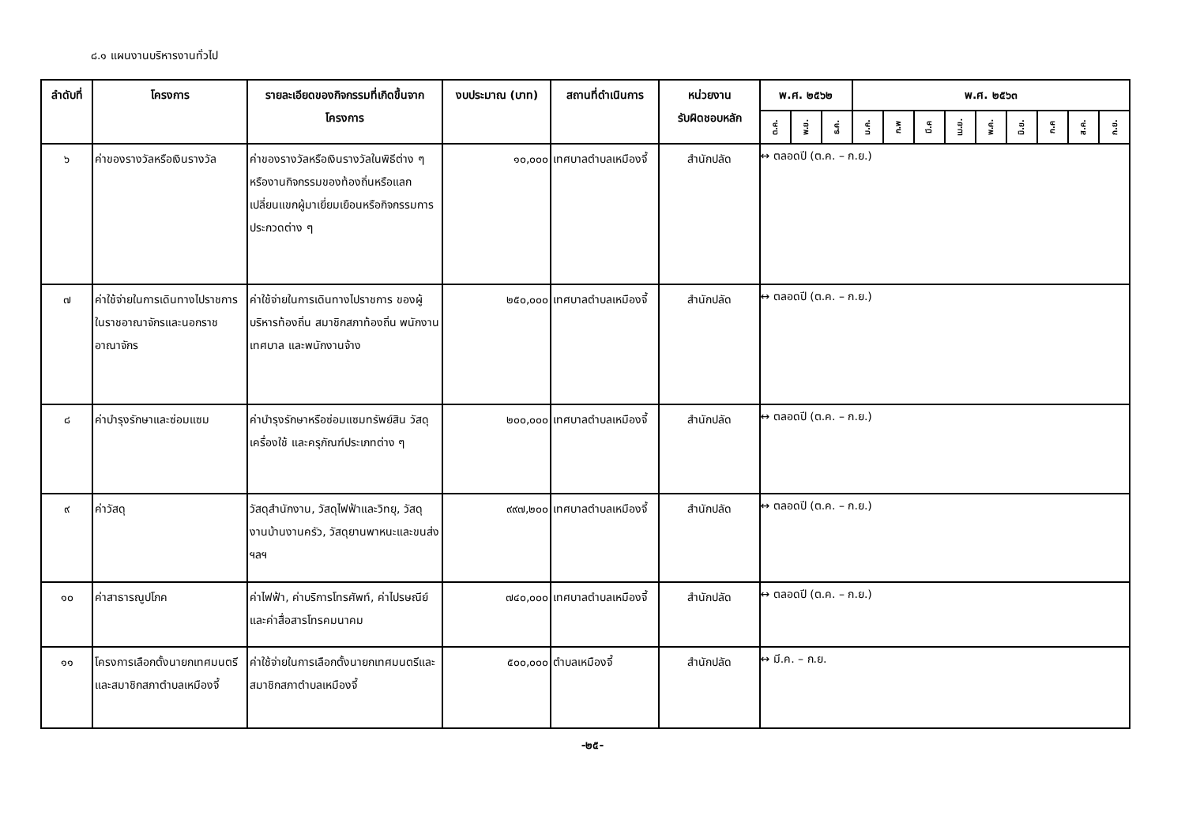๘.๑ แผนงานบริหารงานทั่วไป
| ลำดับที่ | โครงการ | รายละเอียดของกิจกรรมที่เกิดขึ้นจากโครงการ | งบประมาณ (บาท) | สถานที่ดำเนินการ | หน่วยงาน รับผิดชอบหลัก | พ.ศ. ๒๕๖๒ | | | พ.ศ. ๒๕๖๓ | | | | | | | | |
| --- | --- | --- | --- | --- | --- | --- | --- | --- | --- | --- | --- | --- | --- | --- | --- | --- | --- |
| | | | | | | ต.ค. | พ.ย. | ธ.ค. | ม.ค. | ก.พ | มี.ค | เม.ย. | พ.ค. | มิ.ย. | ก.ค | ส.ค. | ก.ย. |
| ๖ | ค่าของรางวัลหรือเงินรางวัล | ค่าของรางวัลหรือเงินรางวัลในพิธีต่าง ๆ หรืองานกิจกรรมของท้องถิ่นหรือแลกเปลี่ยนแขกผู้มาเยี่ยมเยือนหรือกิจกรรมการประกวดต่าง ๆ | ๑๐,๐๐๐ | เทศบาลตำบลเหมืองจี้ | สำนักปลัด | ↔ ตลอดปี (ต.ค. – ก.ย.) | | | | | | | | | | | |
| ๗ | ค่าใช้จ่ายในการเดินทางไปราชการในราชอาณาจักรและนอกราชอาณาจักร | ค่าใช้จ่ายในการเดินทางไปราชการ ของผู้บริหารท้องถิ่น สมาชิกสภาท้องถิ่น พนักงานเทศบาล และพนักงานจ้าง | ๒๕๐,๐๐๐ | เทศบาลตำบลเหมืองจี้ | สำนักปลัด | ↔ ตลอดปี (ต.ค. – ก.ย.) | | | | | | | | | | | |
| ๘ | ค่าบำรุงรักษาและซ่อมแซม | ค่าบำรุงรักษาหรือซ่อมแซมทรัพย์สิน วัสดุ เครื่องใช้ และครุภัณฑ์ประเภทต่าง ๆ | ๒๐๐,๐๐๐ | เทศบาลตำบลเหมืองจี้ | สำนักปลัด | ↔ ตลอดปี (ต.ค. – ก.ย.) | | | | | | | | | | | |
| ๙ | ค่าวัสดุ | วัสดุสำนักงาน, วัสดุไฟฟ้าและวิทยุ, วัสดุงานบ้านงานครัว, วัสดุยานพาหนะและขนส่ง ฯลฯ | ๙๙๗,๒๐๐ | เทศบาลตำบลเหมืองจี้ | สำนักปลัด | ↔ ตลอดปี (ต.ค. – ก.ย.) | | | | | | | | | | | |
| ๑๐ | ค่าสาธารณูปโภค | ค่าไฟฟ้า, ค่าบริการโทรศัพท์, ค่าไปรษณีย์ และค่าสื่อสารโทรคมนาคม | ๗๔๐,๐๐๐ | เทศบาลตำบลเหมืองจี้ | สำนักปลัด | ↔ ตลอดปี (ต.ค. – ก.ย.) | | | | | | | | | | | |
| ๑๑ | โครงการเลือกตั้งนายกเทศมนตรีและสมาชิกสภาตำบลเหมืองจี้ | ค่าใช้จ่ายในการเลือกตั้งนายกเทศมนตรีและสมาชิกสภาตำบลเหมืองจี้ | ๕๐๐,๐๐๐ | ตำบลเหมืองจี้ | สำนักปลัด | ↔ มี.ค. – ก.ย. | | | | | | | | | | | |
-๒๕-